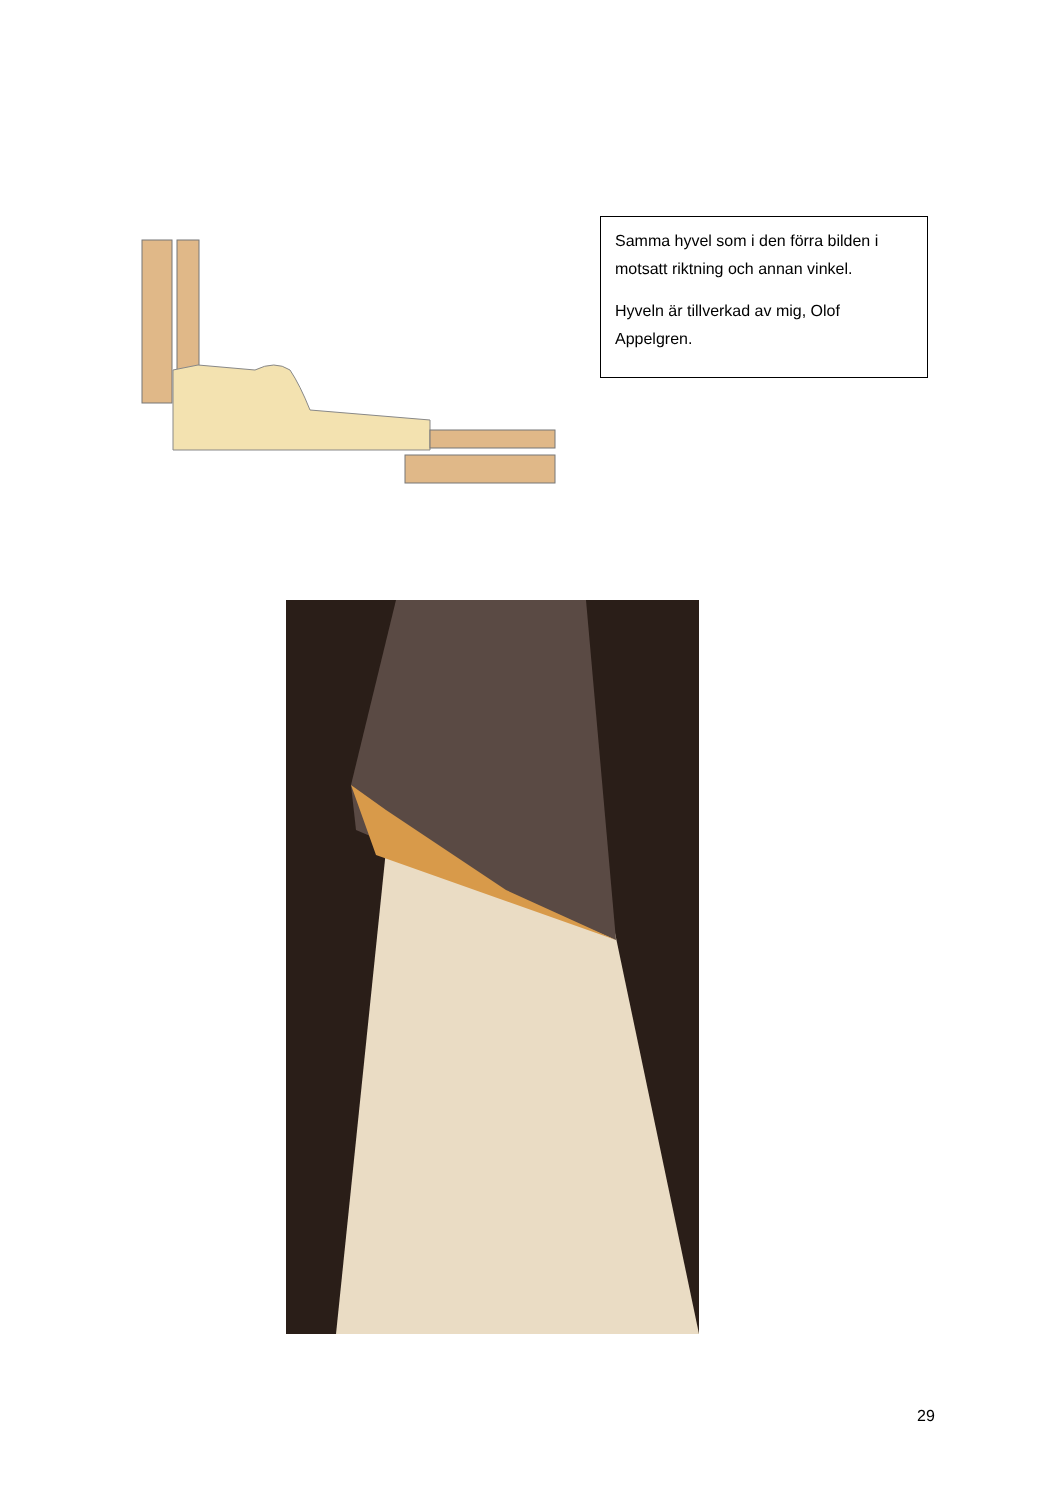Samma hyvel som i den förra bilden i motsatt riktning och annan vinkel.
Hyveln är tillverkad av mig, Olof Appelgren.
29